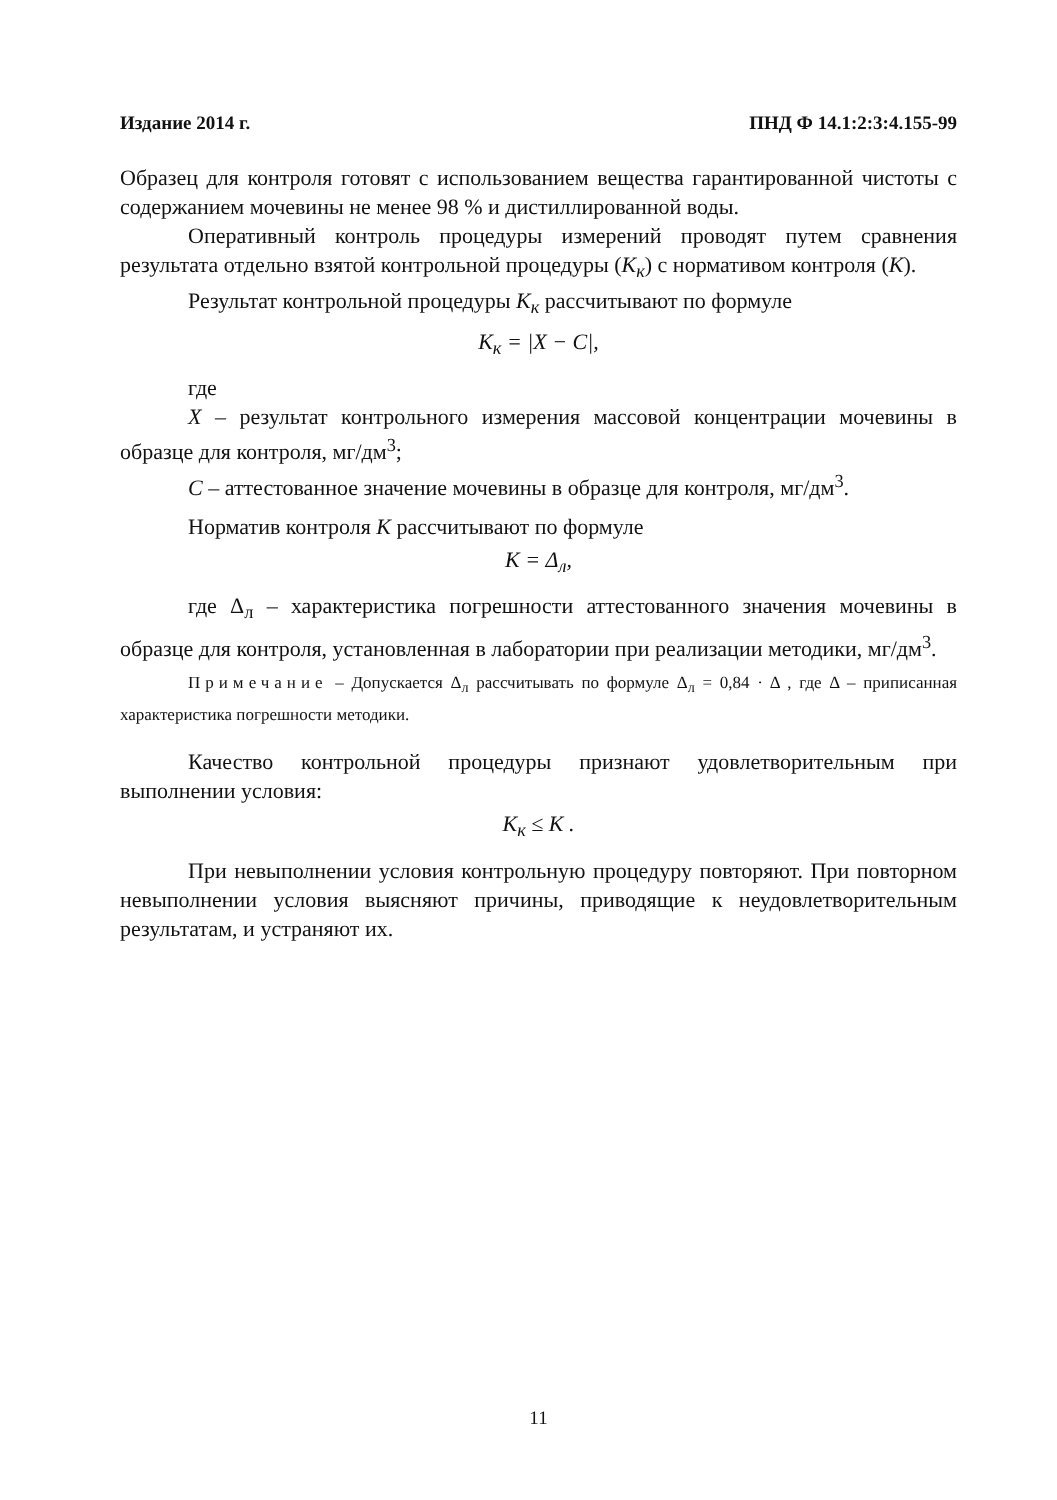Издание 2014 г. ПНД Ф 14.1:2:3:4.155-99
Образец для контроля готовят с использованием вещества гарантированной чистоты с содержанием мочевины не менее 98 % и дистиллированной воды.
Оперативный контроль процедуры измерений проводят путем сравнения результата отдельно взятой контрольной процедуры (К<sub>к</sub>) с нормативом контроля (К).
Результат контрольной процедуры К<sub>к</sub> рассчитывают по формуле
K<sub>к</sub> = |X − C|,
где
X – результат контрольного измерения массовой концентрации мочевины в образце для контроля, мг/дм<sup>3</sup>;
С – аттестованное значение мочевины в образце для контроля, мг/дм<sup>3</sup>.
Норматив контроля К рассчитывают по формуле
K = Δ<sub>л</sub>,
где Δ<sub>л</sub> – характеристика погрешности аттестованного значения мочевины в образце для контроля, установленная в лаборатории при реализации методики, мг/дм<sup>3</sup>.
Примечание – Допускается Δ<sub>л</sub> рассчитывать по формуле Δ<sub>л</sub> = 0,84 · Δ , где Δ – приписанная характеристика погрешности методики.
Качество контрольной процедуры признают удовлетворительным при выполнении условия:
K<sub>к</sub> ≤ K .
При невыполнении условия контрольную процедуру повторяют. При повторном невыполнении условия выясняют причины, приводящие к неудовлетворительным результатам, и устраняют их.
11